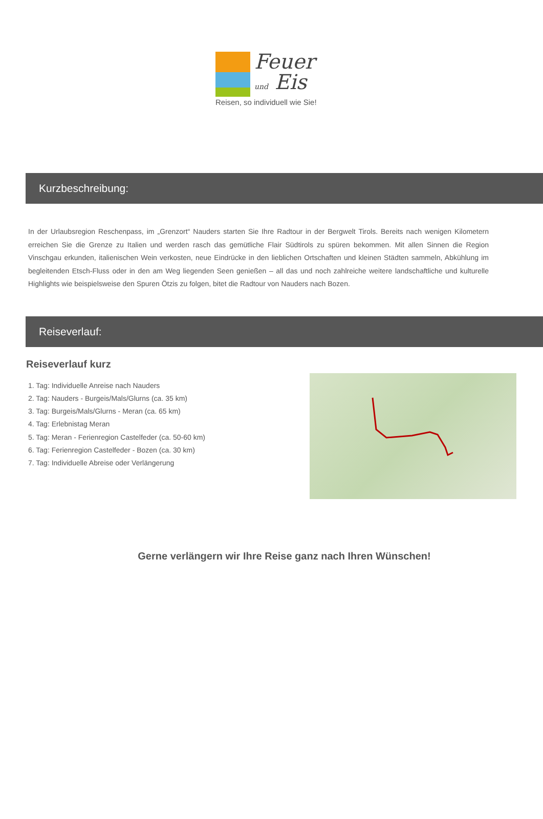Feuer
und Eis
Reisen, so individuell wie Sie!
Kurzbeschreibung:
In der Urlaubsregion Reschenpass, im „Grenzort“ Nauders starten Sie Ihre Radtour in der Bergwelt Tirols. Bereits nach wenigen Kilometern erreichen Sie die Grenze zu Italien und werden rasch das gemütliche Flair Südtirols zu spüren bekommen. Mit allen Sinnen die Region Vinschgau erkunden, italienischen Wein verkosten, neue Eindrücke in den lieblichen Ortschaften und kleinen Städten sammeln, Abkühlung im begleitenden Etsch-Fluss oder in den am Weg liegenden Seen genießen – all das und noch zahlreiche weitere landschaftliche und kulturelle Highlights wie beispielsweise den Spuren Ötzis zu folgen, bitet die Radtour von Nauders nach Bozen.
Reiseverlauf:
Reiseverlauf kurz
1. Tag: Individuelle Anreise nach Nauders
2. Tag: Nauders - Burgeis/Mals/Glurns (ca. 35 km)
3. Tag: Burgeis/Mals/Glurns - Meran (ca. 65 km)
4. Tag: Erlebnistag Meran
5. Tag: Meran - Ferienregion Castelfeder (ca. 50-60 km)
6. Tag: Ferienregion Castelfeder - Bozen (ca. 30 km)
7. Tag: Individuelle Abreise oder Verlängerung
Gerne verlängern wir Ihre Reise ganz nach Ihren Wünschen!